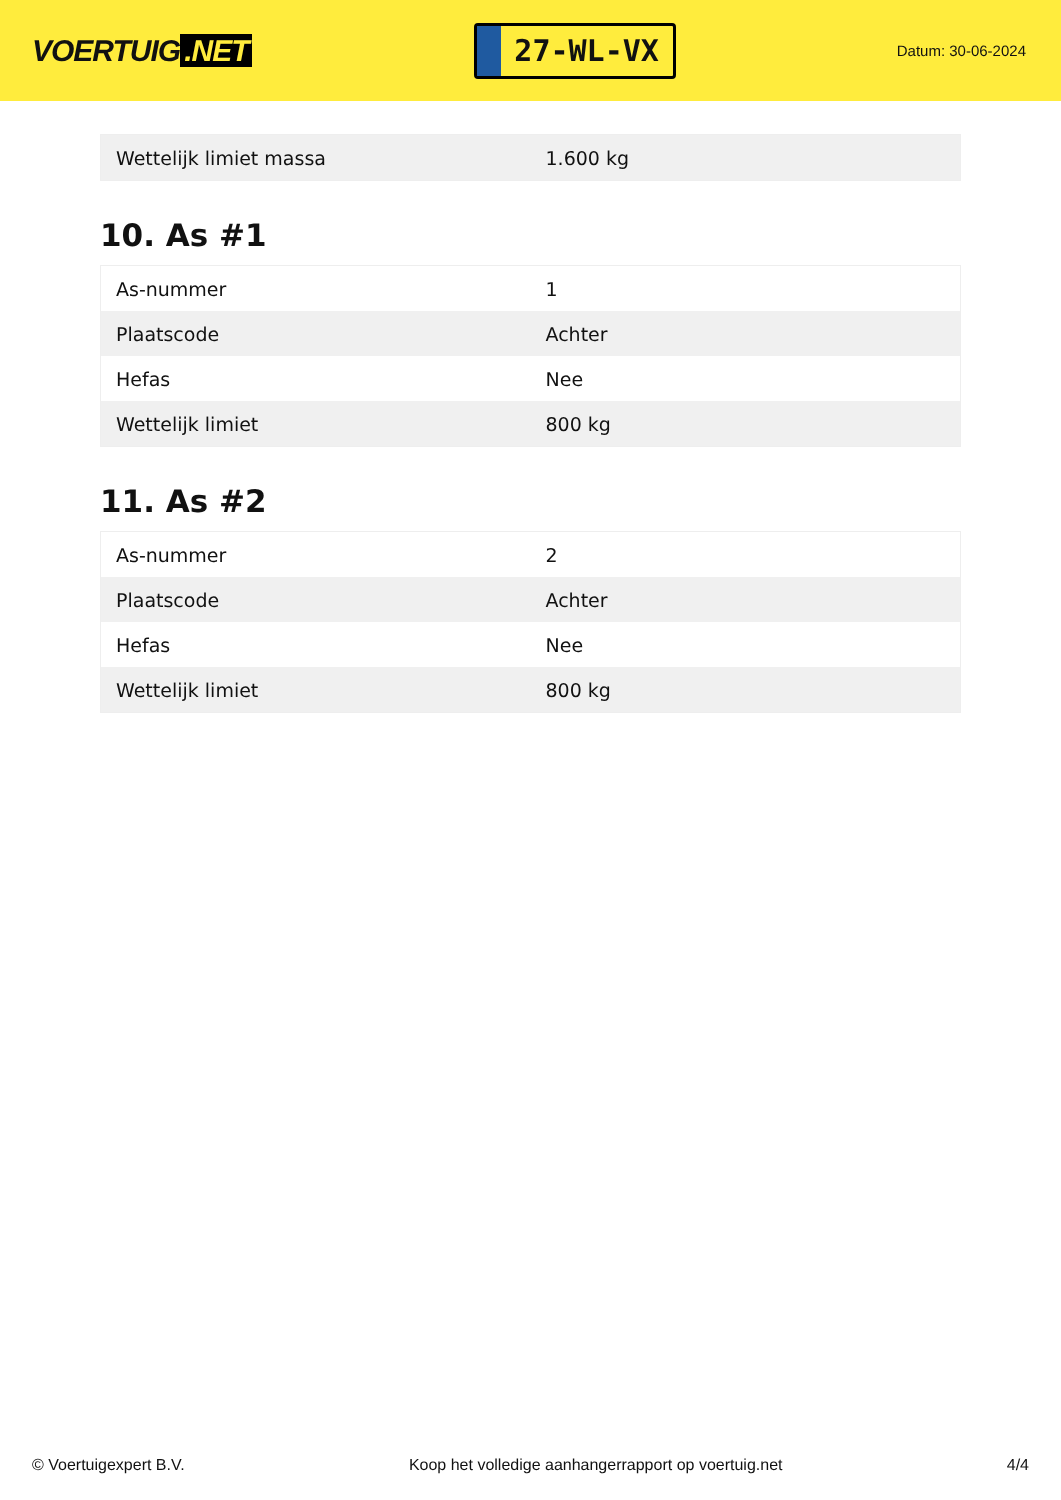VOERTUIG.NET
27-WL-VX
Datum: 30-06-2024
| Wettelijk limiet massa | 1.600 kg |
10. As #1
| As-nummer | 1 |
| Plaatscode | Achter |
| Hefas | Nee |
| Wettelijk limiet | 800 kg |
11. As #2
| As-nummer | 2 |
| Plaatscode | Achter |
| Hefas | Nee |
| Wettelijk limiet | 800 kg |
© Voertuigexpert B.V. Koop het volledige aanhangerrapport op voertuig.net 4/4